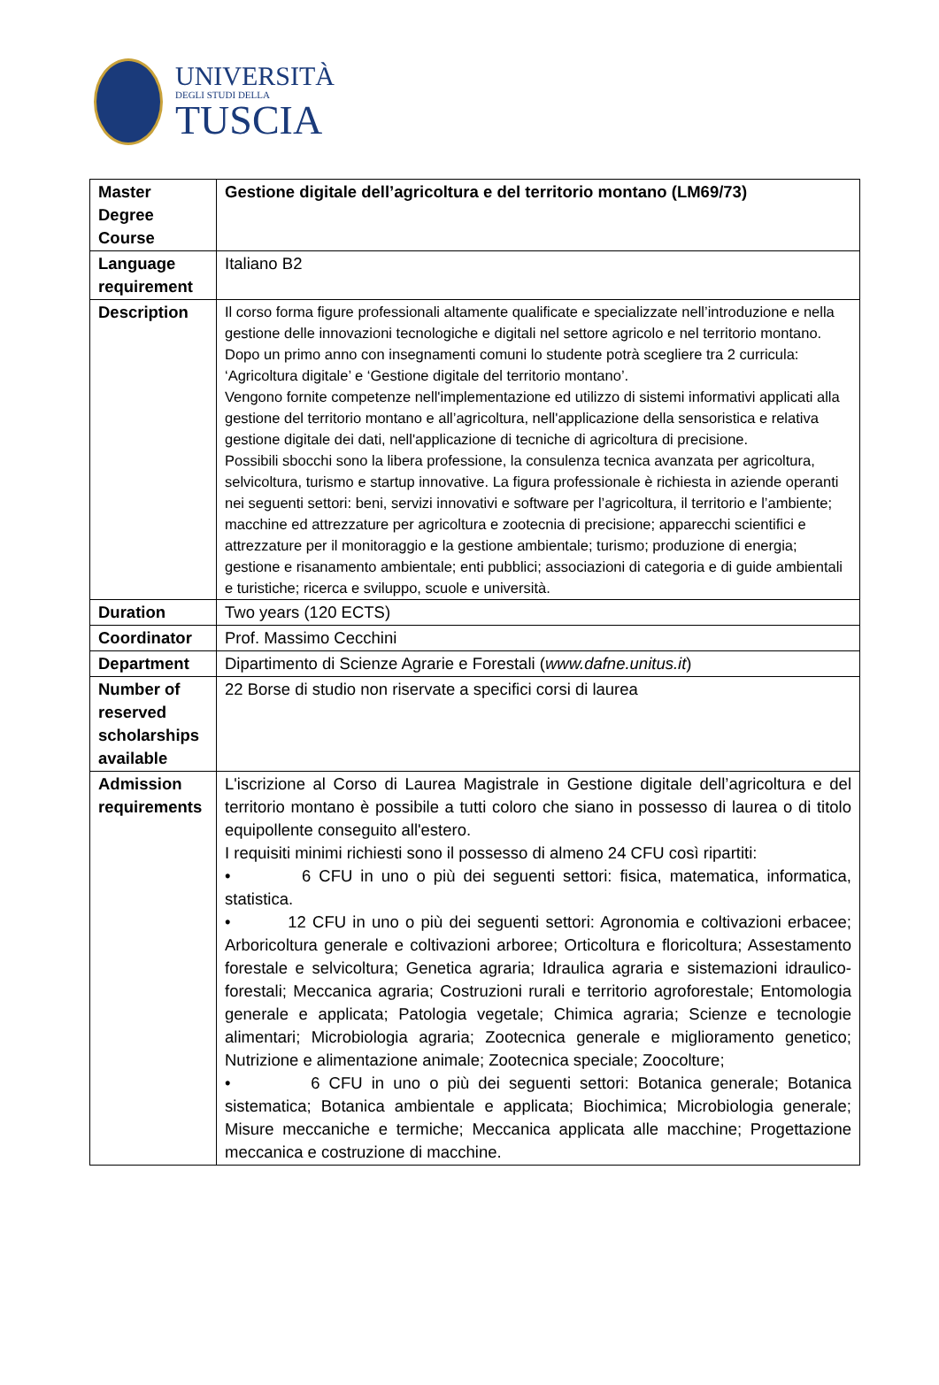UNIVERSITÀ
DEGLI STUDI DELLA
TUSCIA
| Master Degree Course | Gestione digitale dell’agricoltura e del territorio montano (LM69/73) |
| Language requirement | Italiano B2 |
| Description | Il corso forma figure professionali altamente qualificate e specializzate nell’introduzione e nella gestione delle innovazioni tecnologiche e digitali nel settore agricolo e nel territorio montano. Dopo un primo anno con insegnamenti comuni lo studente potrà scegliere tra 2 curricula: ‘Agricoltura digitale’ e ‘Gestione digitale del territorio montano’. Vengono fornite competenze nell'implementazione ed utilizzo di sistemi informativi applicati alla gestione del territorio montano e all’agricoltura, nell'applicazione della sensoristica e relativa gestione digitale dei dati, nell'applicazione di tecniche di agricoltura di precisione. Possibili sbocchi sono la libera professione, la consulenza tecnica avanzata per agricoltura, selvicoltura, turismo e startup innovative. La figura professionale è richiesta in aziende operanti nei seguenti settori: beni, servizi innovativi e software per l’agricoltura, il territorio e l’ambiente; macchine ed attrezzature per agricoltura e zootecnia di precisione; apparecchi scientifici e attrezzature per il monitoraggio e la gestione ambientale; turismo; produzione di energia; gestione e risanamento ambientale; enti pubblici; associazioni di categoria e di guide ambientali e turistiche; ricerca e sviluppo, scuole e università. |
| Duration | Two years (120 ECTS) |
| Coordinator | Prof. Massimo Cecchini |
| Department | Dipartimento di Scienze Agrarie e Forestali ( www.dafne.unitus.it ) |
| Number of reserved scholarships available | 22 Borse di studio non riservate a specifici corsi di laurea |
| Admission requirements | L'iscrizione al Corso di Laurea Magistrale in Gestione digitale dell’agricoltura e del territorio montano è possibile a tutti coloro che siano in possesso di laurea o di titolo equipollente conseguito all'estero. I requisiti minimi richiesti sono il possesso di almeno 24 CFU così ripartiti: • 6 CFU in uno o più dei seguenti settori: fisica, matematica, informatica, statistica. • 12 CFU in uno o più dei seguenti settori: Agronomia e coltivazioni erbacee; Arboricoltura generale e coltivazioni arboree; Orticoltura e floricoltura; Assestamento forestale e selvicoltura; Genetica agraria; Idraulica agraria e sistemazioni idraulico-forestali; Meccanica agraria; Costruzioni rurali e territorio agroforestale; Entomologia generale e applicata; Patologia vegetale; Chimica agraria; Scienze e tecnologie alimentari; Microbiologia agraria; Zootecnica generale e miglioramento genetico; Nutrizione e alimentazione animale; Zootecnica speciale; Zoocolture; • 6 CFU in uno o più dei seguenti settori: Botanica generale; Botanica sistematica; Botanica ambientale e applicata; Biochimica; Microbiologia generale; Misure meccaniche e termiche; Meccanica applicata alle macchine; Progettazione meccanica e costruzione di macchine. |